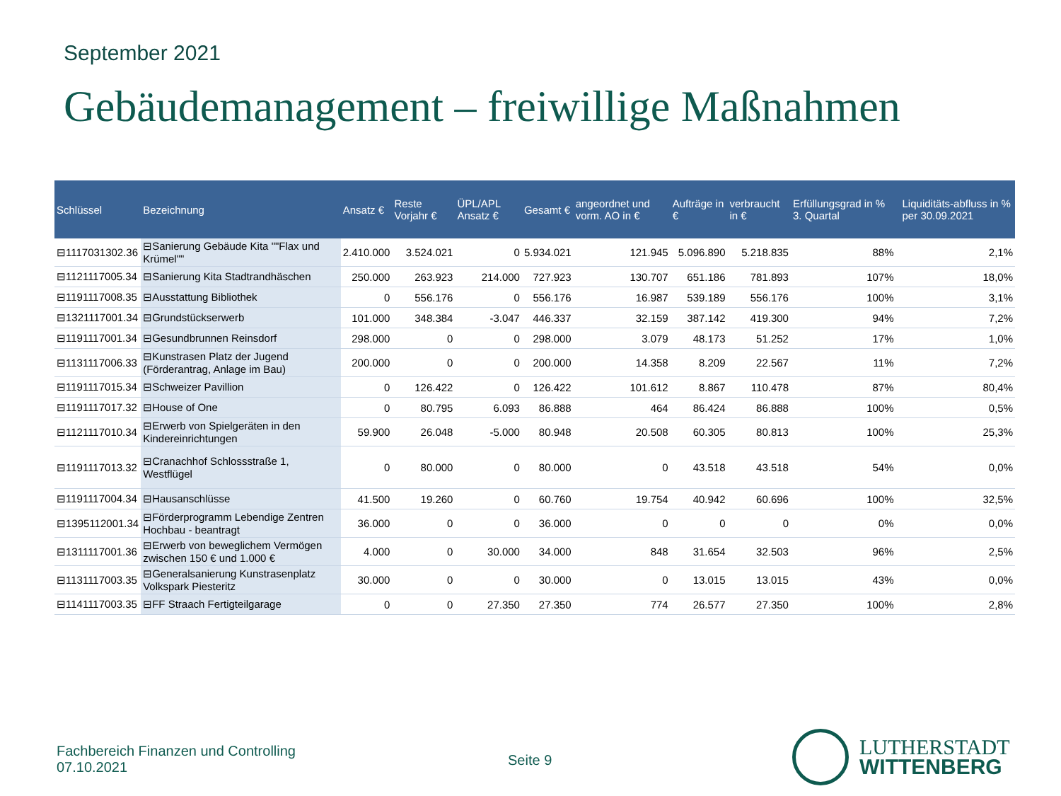September 2021
Gebäudemanagement – freiwillige Maßnahmen
| Schlüssel | Bezeichnung | Ansatz € | Reste Vorjahr € | ÜPL/APL Ansatz € | Gesamt € | angeordnet und vorm. AO in € | Aufträge in € | verbraucht in € | Erfüllungsgrad in % 3. Quartal | | Liquiditäts-abfluss in % per 30.09.2021 |
| --- | --- | --- | --- | --- | --- | --- | --- | --- | --- | --- | --- |
| ⊟1117031302.36 | ⊟Sanierung Gebäude Kita ""Flax und Krümel"" | 2.410.000 | 3.524.021 | 0 | 5.934.021 | 121.945 | 5.096.890 | 5.218.835 | 88% | | 2,1% |
| ⊟1121117005.34 | ⊟Sanierung Kita Stadtrandhäschen | 250.000 | 263.923 | 214.000 | 727.923 | 130.707 | 651.186 | 781.893 | 107% | | 18,0% |
| ⊟1191117008.35 | ⊟Ausstattung Bibliothek | 0 | 556.176 | 0 | 556.176 | 16.987 | 539.189 | 556.176 | 100% | | 3,1% |
| ⊟1321117001.34 | ⊟Grundstückserwerb | 101.000 | 348.384 | -3.047 | 446.337 | 32.159 | 387.142 | 419.300 | 94% | | 7,2% |
| ⊟1191117001.34 | ⊟Gesundbrunnen Reinsdorf | 298.000 | 0 | 0 | 298.000 | 3.079 | 48.173 | 51.252 | 17% | | 1,0% |
| ⊟1131117006.33 | ⊟Kunstrasen Platz der Jugend (Förderantrag, Anlage im Bau) | 200.000 | 0 | 0 | 200.000 | 14.358 | 8.209 | 22.567 | 11% | | 7,2% |
| ⊟1191117015.34 | ⊟Schweizer Pavillion | 0 | 126.422 | 0 | 126.422 | 101.612 | 8.867 | 110.478 | 87% | | 80,4% |
| ⊟1191117017.32 | ⊟House of One | 0 | 80.795 | 6.093 | 86.888 | 464 | 86.424 | 86.888 | 100% | | 0,5% |
| ⊟1121117010.34 | ⊟Erwerb von Spielgeräten in den Kindereinrichtungen | 59.900 | 26.048 | -5.000 | 80.948 | 20.508 | 60.305 | 80.813 | 100% | | 25,3% |
| ⊟1191117013.32 | ⊟Cranachhof Schlossstraße 1, Westflügel | 0 | 80.000 | 0 | 80.000 | 0 | 43.518 | 43.518 | 54% | | 0,0% |
| ⊟1191117004.34 | ⊟Hausanschlüsse | 41.500 | 19.260 | 0 | 60.760 | 19.754 | 40.942 | 60.696 | 100% | | 32,5% |
| ⊟1395112001.34 | ⊟Förderprogramm Lebendige Zentren Hochbau - beantragt | 36.000 | 0 | 0 | 36.000 | 0 | 0 | 0 | 0% | | 0,0% |
| ⊟1311117001.36 | ⊟Erwerb von beweglichem Vermögen zwischen 150 € und 1.000 € | 4.000 | 0 | 30.000 | 34.000 | 848 | 31.654 | 32.503 | 96% | | 2,5% |
| ⊟1131117003.35 | ⊟Generalsanierung Kunstrasenplatz Volkspark Piesteritz | 30.000 | 0 | 0 | 30.000 | 0 | 13.015 | 13.015 | 43% | | 0,0% |
| ⊟1141117003.35 | ⊟FF Straach Fertigteilgarage | 0 | 0 | 27.350 | 27.350 | 774 | 26.577 | 27.350 | 100% | | 2,8% |
Fachbereich Finanzen und Controlling
07.10.2021
Seite 9
LUTHERSTADT
WITTENBERG